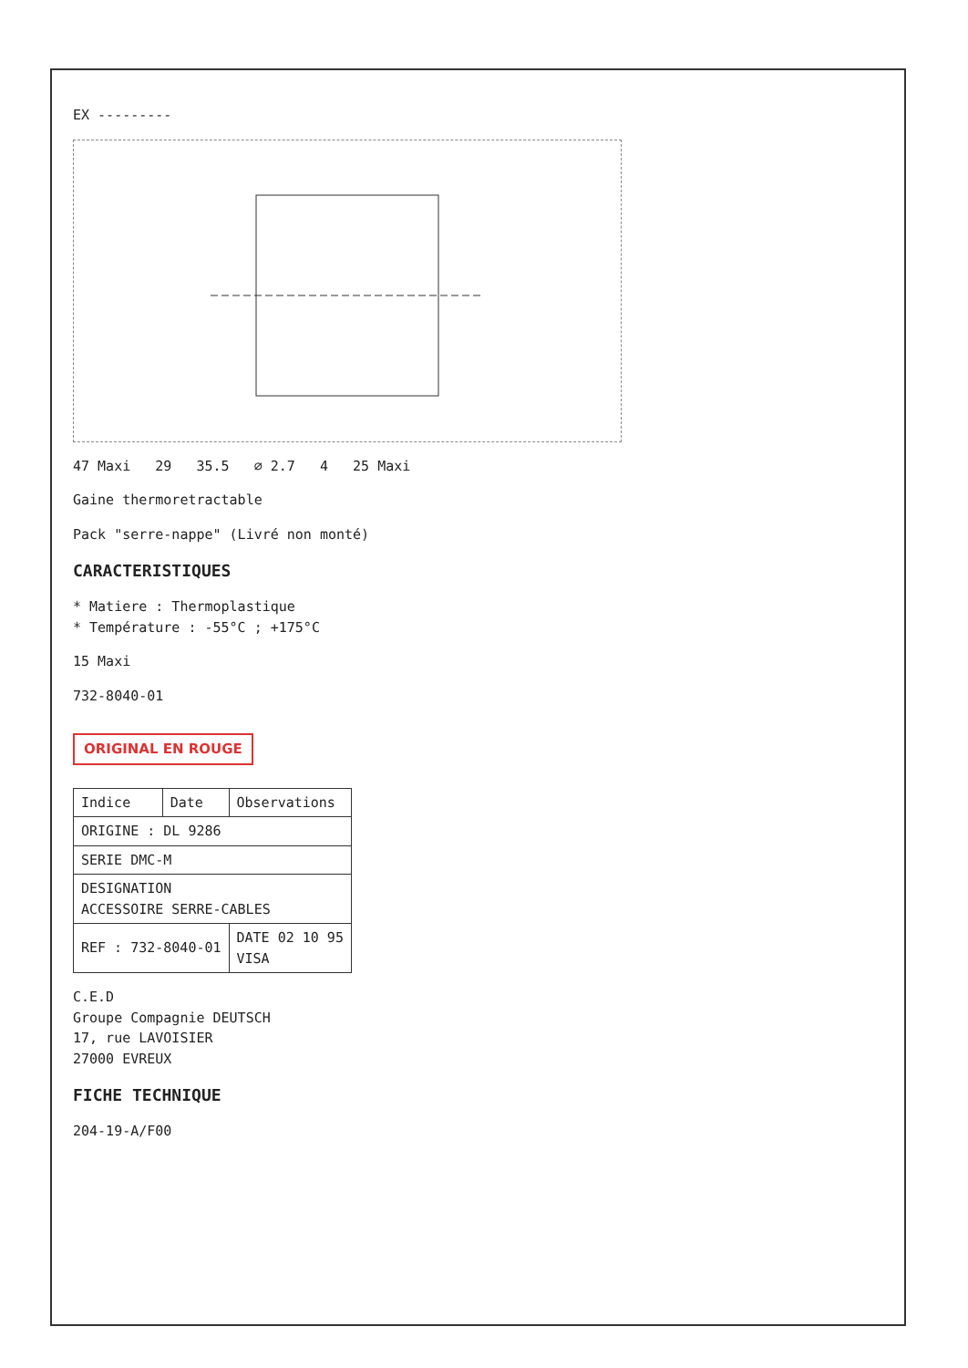EX ---------
47 Maxi 29 35.5 ⌀ 2.7 4 25 Maxi
Gaine thermoretractable
Pack "serre-nappe" (Livré non monté)
CARACTERISTIQUES
* Matiere : Thermoplastique
* Température : -55°C ; +175°C
15 Maxi
732-8040-01
ORIGINAL EN ROUGE
| Indice | Date | Observations |
| --- | --- | --- |
| ORIGINE : DL 9286 | | |
| SERIE DMC-M | | |
| DESIGNATION ACCESSOIRE SERRE-CABLES | | |
| REF : 732-8040-01 | | DATE 02 10 95 VISA |
C.E.D
Groupe Compagnie DEUTSCH
17, rue LAVOISIER
27000 EVREUX
FICHE TECHNIQUE
204-19-A/F00